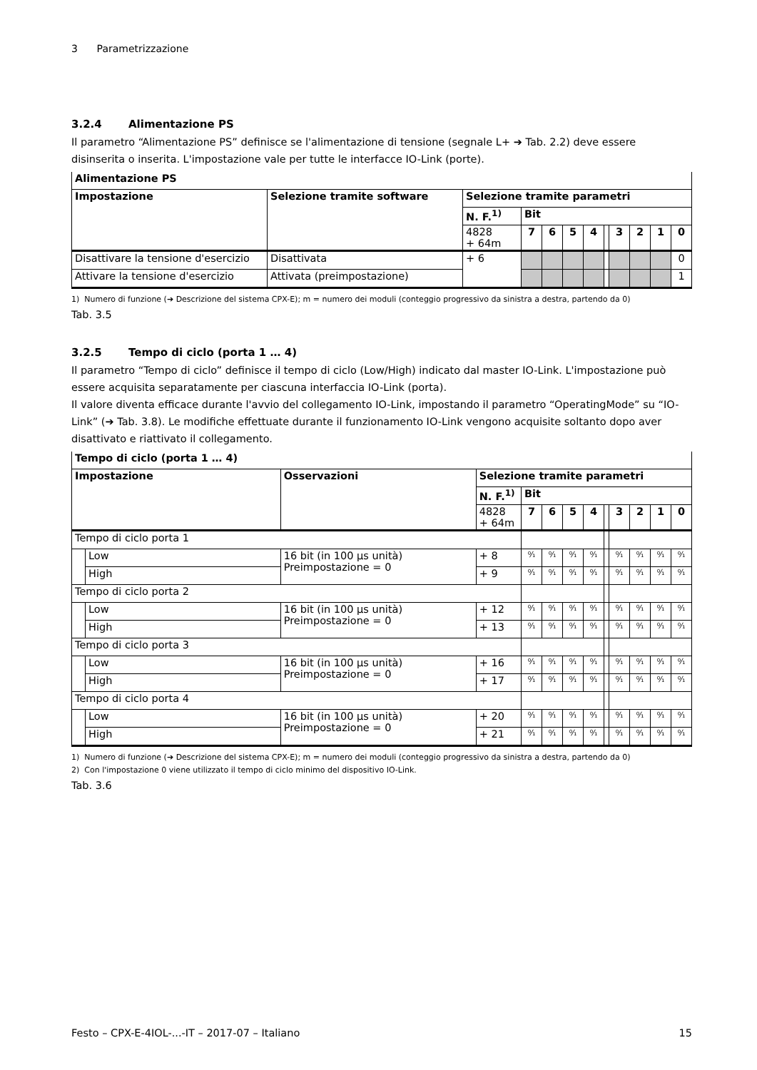3 Parametrizzazione
3.2.4 Alimentazione PS
Il parametro “Alimentazione PS” definisce se l'alimentazione di tensione (segnale L+ ➔ Tab. 2.2) deve essere disinserita o inserita. L'impostazione vale per tutte le interfacce IO-Link (porte).
| Alimentazione PS | | | | | | | | | | | |
| --- | --- | --- | --- | --- | --- | --- | --- | --- | --- | --- | --- |
| Impostazione | Selezione tramite software | Selezione tramite parametri | | | | | | | | | |
| | | N. F.<sup>1)</sup> | Bit | | | | | | | | |
| | | 4828 + 64m | 7 | 6 | 5 | 4 | | 3 | 2 | 1 | 0 |
| Disattivare la tensione d'esercizio | Disattivata | + 6 | | | | | | | | | 0 |
| Attivare la tensione d'esercizio | Attivata (preimpostazione) | | | | | | | | | | 1 |
1) Numero di funzione (➔ Descrizione del sistema CPX-E); m = numero dei moduli (conteggio progressivo da sinistra a destra, partendo da 0)
Tab. 3.5
3.2.5 Tempo di ciclo (porta 1 … 4)
Il parametro “Tempo di ciclo” definisce il tempo di ciclo (Low/High) indicato dal master IO-Link. L'impostazione può essere acquisita separatamente per ciascuna interfaccia IO-Link (porta).
Il valore diventa efficace durante l'avvio del collegamento IO-Link, impostando il parametro “OperatingMode” su “IO-Link” (➔ Tab. 3.8). Le modifiche effettuate durante il funzionamento IO-Link vengono acquisite soltanto dopo aver disattivato e riattivato il collegamento.
| Tempo di ciclo (porta 1 … 4) | | | | | | | | | | | | |
| --- | --- | --- | --- | --- | --- | --- | --- | --- | --- | --- | --- | --- |
| Impostazione | | Osservazioni | Selezione tramite parametri | | | | | | | | | |
| | | | N. F.<sup>1)</sup> | Bit | | | | | | | | |
| | | | 4828 + 64m | 7 | 6 | 5 | 4 | | 3 | 2 | 1 | 0 |
| Tempo di ciclo porta 1 | | | | | | | | | | | | |
| | Low | 16 bit (in 100 µs unità) Preimpostazione = 0 | + 8 | ⁰⁄₁ | ⁰⁄₁ | ⁰⁄₁ | ⁰⁄₁ | | ⁰⁄₁ | ⁰⁄₁ | ⁰⁄₁ | ⁰⁄₁ |
| | High | | + 9 | ⁰⁄₁ | ⁰⁄₁ | ⁰⁄₁ | ⁰⁄₁ | | ⁰⁄₁ | ⁰⁄₁ | ⁰⁄₁ | ⁰⁄₁ |
| Tempo di ciclo porta 2 | | | | | | | | | | | | |
| | Low | 16 bit (in 100 µs unità) Preimpostazione = 0 | + 12 | ⁰⁄₁ | ⁰⁄₁ | ⁰⁄₁ | ⁰⁄₁ | | ⁰⁄₁ | ⁰⁄₁ | ⁰⁄₁ | ⁰⁄₁ |
| | High | | + 13 | ⁰⁄₁ | ⁰⁄₁ | ⁰⁄₁ | ⁰⁄₁ | | ⁰⁄₁ | ⁰⁄₁ | ⁰⁄₁ | ⁰⁄₁ |
| Tempo di ciclo porta 3 | | | | | | | | | | | | |
| | Low | 16 bit (in 100 µs unità) Preimpostazione = 0 | + 16 | ⁰⁄₁ | ⁰⁄₁ | ⁰⁄₁ | ⁰⁄₁ | | ⁰⁄₁ | ⁰⁄₁ | ⁰⁄₁ | ⁰⁄₁ |
| | High | | + 17 | ⁰⁄₁ | ⁰⁄₁ | ⁰⁄₁ | ⁰⁄₁ | | ⁰⁄₁ | ⁰⁄₁ | ⁰⁄₁ | ⁰⁄₁ |
| Tempo di ciclo porta 4 | | | | | | | | | | | | |
| | Low | 16 bit (in 100 µs unità) Preimpostazione = 0 | + 20 | ⁰⁄₁ | ⁰⁄₁ | ⁰⁄₁ | ⁰⁄₁ | | ⁰⁄₁ | ⁰⁄₁ | ⁰⁄₁ | ⁰⁄₁ |
| | High | | + 21 | ⁰⁄₁ | ⁰⁄₁ | ⁰⁄₁ | ⁰⁄₁ | | ⁰⁄₁ | ⁰⁄₁ | ⁰⁄₁ | ⁰⁄₁ |
1) Numero di funzione (➔ Descrizione del sistema CPX-E); m = numero dei moduli (conteggio progressivo da sinistra a destra, partendo da 0)
2) Con l'impostazione 0 viene utilizzato il tempo di ciclo minimo del dispositivo IO-Link.
Tab. 3.6
Festo – CPX-E-4IOL-...-IT – 2017-07 – Italiano 15